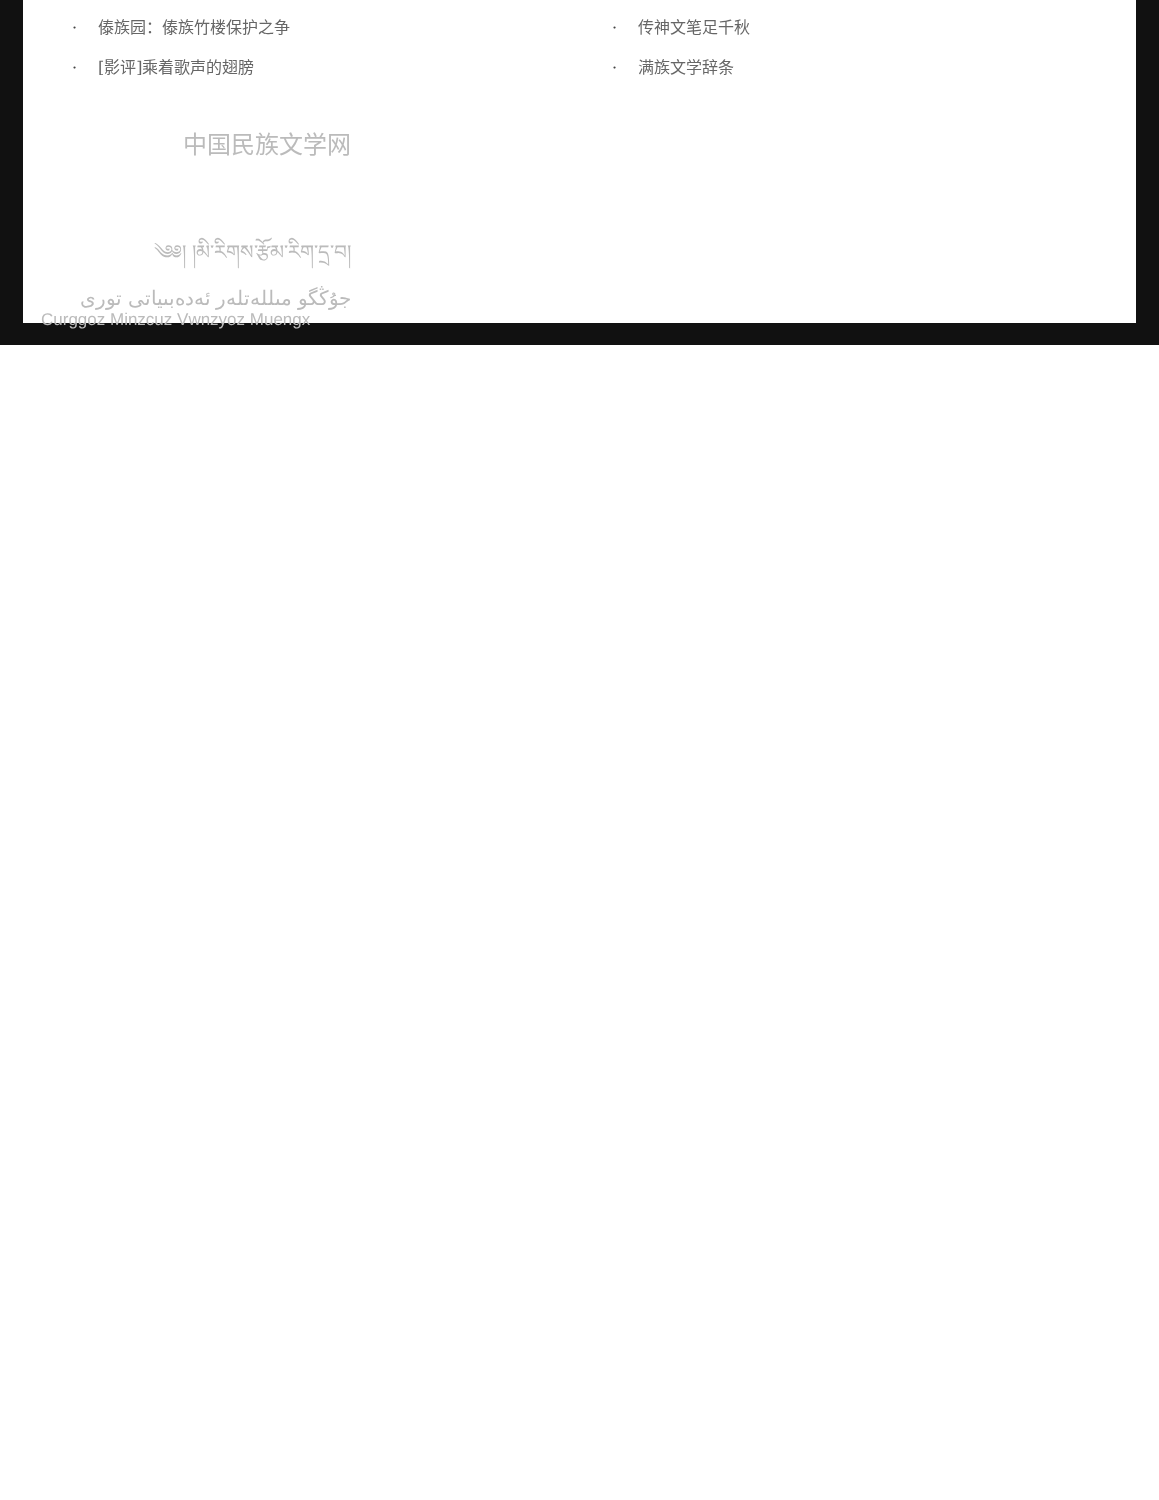· 傣族园：傣族竹楼保护之争
· [影评]乘着歌声的翅膀
· 传神文笔足千秋
· 满族文学辞条
中国民族文学网
༄༅། །མི་རིགས་རྩོམ་རིག་དྲ་བ།
جۇڭگو مىللەتلەر ئەدەبىياتى تورى
Curggoz Minzcuz Vwnzyoz Muengx